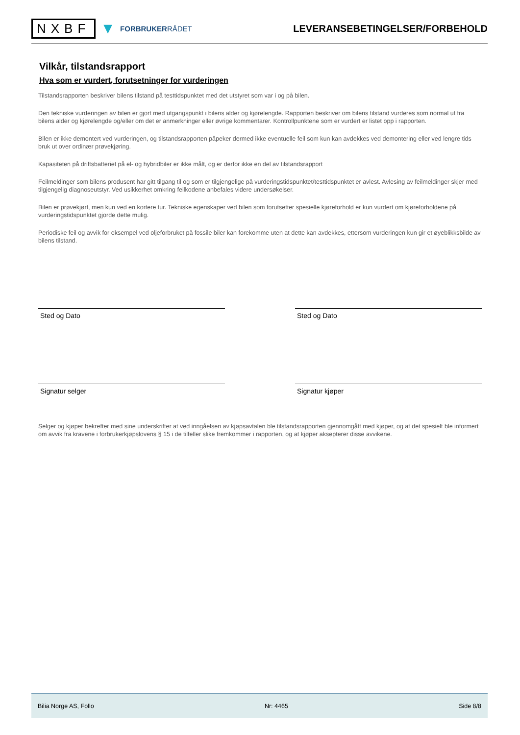NXBF ▼ FORBRUKERRÅDET
LEVERANSEBETINGELSER/FORBEHOLD
Vilkår, tilstandsrapport
Hva som er vurdert, forutsetninger for vurderingen
Tilstandsrapporten beskriver bilens tilstand på testtidspunktet med det utstyret som var i og på bilen.
Den tekniske vurderingen av bilen er gjort med utgangspunkt i bilens alder og kjørelengde. Rapporten beskriver om bilens tilstand vurderes som normal ut fra bilens alder og kjørelengde og/eller om det er anmerkninger eller øvrige kommentarer. Kontrollpunktene som er vurdert er listet opp i rapporten.
Bilen er ikke demontert ved vurderingen, og tilstandsrapporten påpeker dermed ikke eventuelle feil som kun kan avdekkes ved demontering eller ved lengre tids bruk ut over ordinær prøvekjøring.
Kapasiteten på driftsbatteriet på el- og hybridbiler er ikke målt, og er derfor ikke en del av tilstandsrapport
Feilmeldinger som bilens produsent har gitt tilgang til og som er tilgjengelige på vurderingstidspunktet/testtidspunktet er avlest. Avlesing av feilmeldinger skjer med tilgjengelig diagnoseutstyr. Ved usikkerhet omkring feilkodene anbefales videre undersøkelser.
Bilen er prøvekjørt, men kun ved en kortere tur. Tekniske egenskaper ved bilen som forutsetter spesielle kjøreforhold er kun vurdert om kjøreforholdene på vurderingstidspunktet gjorde dette mulig.
Periodiske feil og avvik for eksempel ved oljeforbruket på fossile biler kan forekomme uten at dette kan avdekkes, ettersom vurderingen kun gir et øyeblikksbilde av bilens tilstand.
Sted og Dato Sted og Dato
Signatur selger Signatur kjøper
Selger og kjøper bekrefter med sine underskrifter at ved inngåelsen av kjøpsavtalen ble tilstandsrapporten gjennomgått med kjøper, og at det spesielt ble informert om avvik fra kravene i forbrukerkjøpslovens § 15 i de tilfeller slike fremkommer i rapporten, og at kjøper aksepterer disse avvikene.
Bilia Norge AS, Follo Nr: 4465 Side 8/8